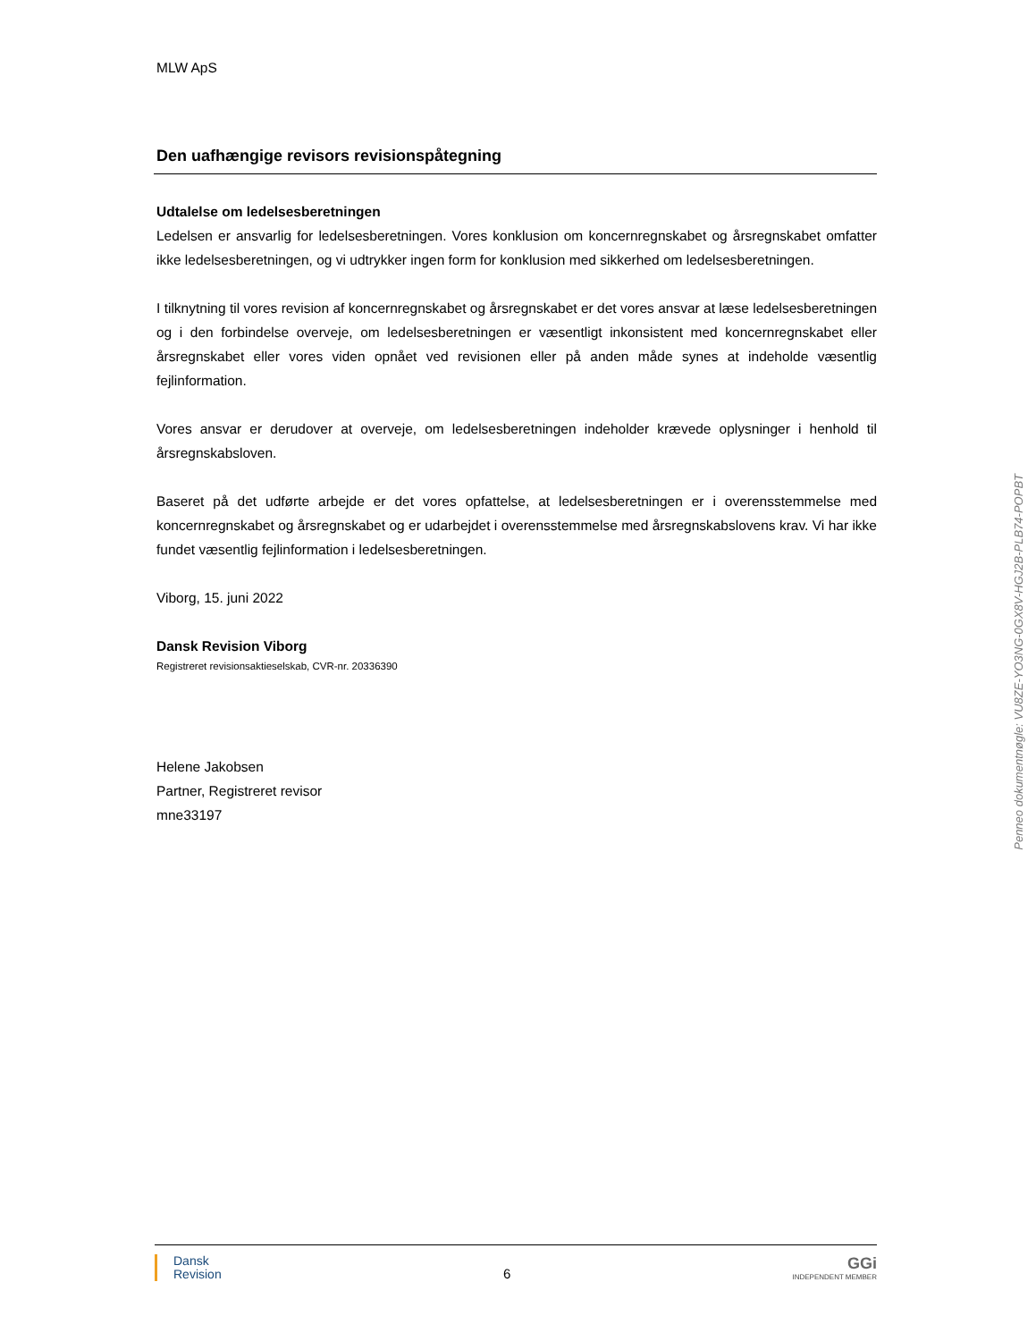MLW ApS
Den uafhængige revisors revisionspåtegning
Udtalelse om ledelsesberetningen
Ledelsen er ansvarlig for ledelsesberetningen. Vores konklusion om koncernregnskabet og årsregnskabet omfatter ikke ledelsesberetningen, og vi udtrykker ingen form for konklusion med sikkerhed om ledelsesberetningen.
I tilknytning til vores revision af koncernregnskabet og årsregnskabet er det vores ansvar at læse ledelsesberetningen og i den forbindelse overveje, om ledelsesberetningen er væsentligt inkonsistent med koncernregnskabet eller årsregnskabet eller vores viden opnået ved revisionen eller på anden måde synes at indeholde væsentlig fejlinformation.
Vores ansvar er derudover at overveje, om ledelsesberetningen indeholder krævede oplysninger i henhold til årsregnskabsloven.
Baseret på det udførte arbejde er det vores opfattelse, at ledelsesberetningen er i overensstemmelse med koncernregnskabet og årsregnskabet og er udarbejdet i overensstemmelse med årsregnskabslovens krav. Vi har ikke fundet væsentlig fejlinformation i ledelsesberetningen.
Viborg, 15. juni 2022
Dansk Revision Viborg
Registreret revisionsaktieselskab, CVR-nr. 20336390
Helene Jakobsen
Partner, Registreret revisor
mne33197
Penneo dokumentnøgle: VU8ZE-YO3NG-0GX8V-HGJ2B-PLB74-POPBT
Dansk
Revision
6
GGi
INDEPENDENT MEMBER